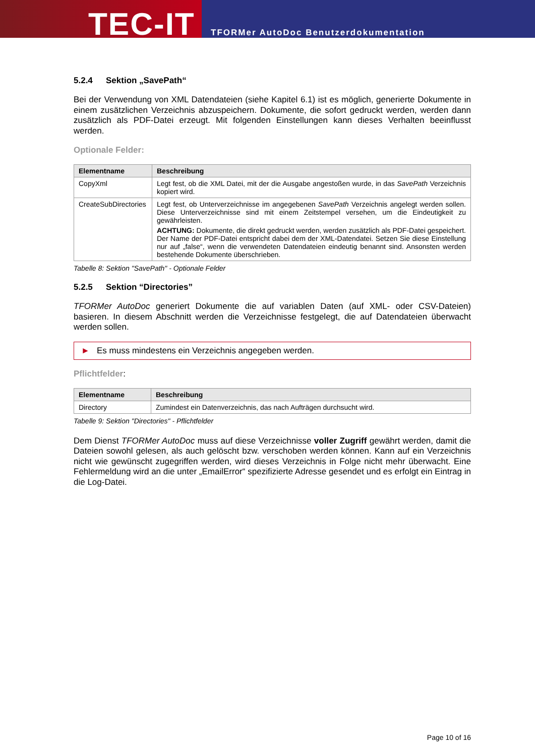TEC-IT
TFORMer AutoDoc Benutzerdokumentation
5.2.4 Sektion „SavePath“
Bei der Verwendung von XML Datendateien (siehe Kapitel 6.1) ist es möglich, generierte Dokumente in einem zusätzlichen Verzeichnis abzuspeichern. Dokumente, die sofort gedruckt werden, werden dann zusätzlich als PDF-Datei erzeugt. Mit folgenden Einstellungen kann dieses Verhalten beeinflusst werden.
Optionale Felder:
| Elementname | Beschreibung |
| --- | --- |
| CopyXml | Legt fest, ob die XML Datei, mit der die Ausgabe angestoßen wurde, in das SavePath Verzeichnis kopiert wird. |
| CreateSubDirectories | Legt fest, ob Unterverzeichnisse im angegebenen SavePath Verzeichnis angelegt werden sollen. Diese Unterverzeichnisse sind mit einem Zeitstempel versehen, um die Eindeutigkeit zu gewährleisten. ACHTUNG: Dokumente, die direkt gedruckt werden, werden zusätzlich als PDF-Datei gespeichert. Der Name der PDF-Datei entspricht dabei dem der XML-Datendatei. Setzen Sie diese Einstellung nur auf „false“, wenn die verwendeten Datendateien eindeutig benannt sind. Ansonsten werden bestehende Dokumente überschrieben. |
Tabelle 8: Sektion "SavePath" - Optionale Felder
5.2.5 Sektion “Directories”
TFORMer AutoDoc generiert Dokumente die auf variablen Daten (auf XML- oder CSV-Dateien) basieren. In diesem Abschnitt werden die Verzeichnisse festgelegt, die auf Datendateien überwacht werden sollen.
► Es muss mindestens ein Verzeichnis angegeben werden.
Pflichtfelder:
| Elementname | Beschreibung |
| --- | --- |
| Directory | Zumindest ein Datenverzeichnis, das nach Aufträgen durchsucht wird. |
Tabelle 9: Sektion "Directories" - Pflichtfelder
Dem Dienst TFORMer AutoDoc muss auf diese Verzeichnisse voller Zugriff gewährt werden, damit die Dateien sowohl gelesen, als auch gelöscht bzw. verschoben werden können. Kann auf ein Verzeichnis nicht wie gewünscht zugegriffen werden, wird dieses Verzeichnis in Folge nicht mehr überwacht. Eine Fehlermeldung wird an die unter „EmailError“ spezifizierte Adresse gesendet und es erfolgt ein Eintrag in die Log-Datei.
Page 10 of 16